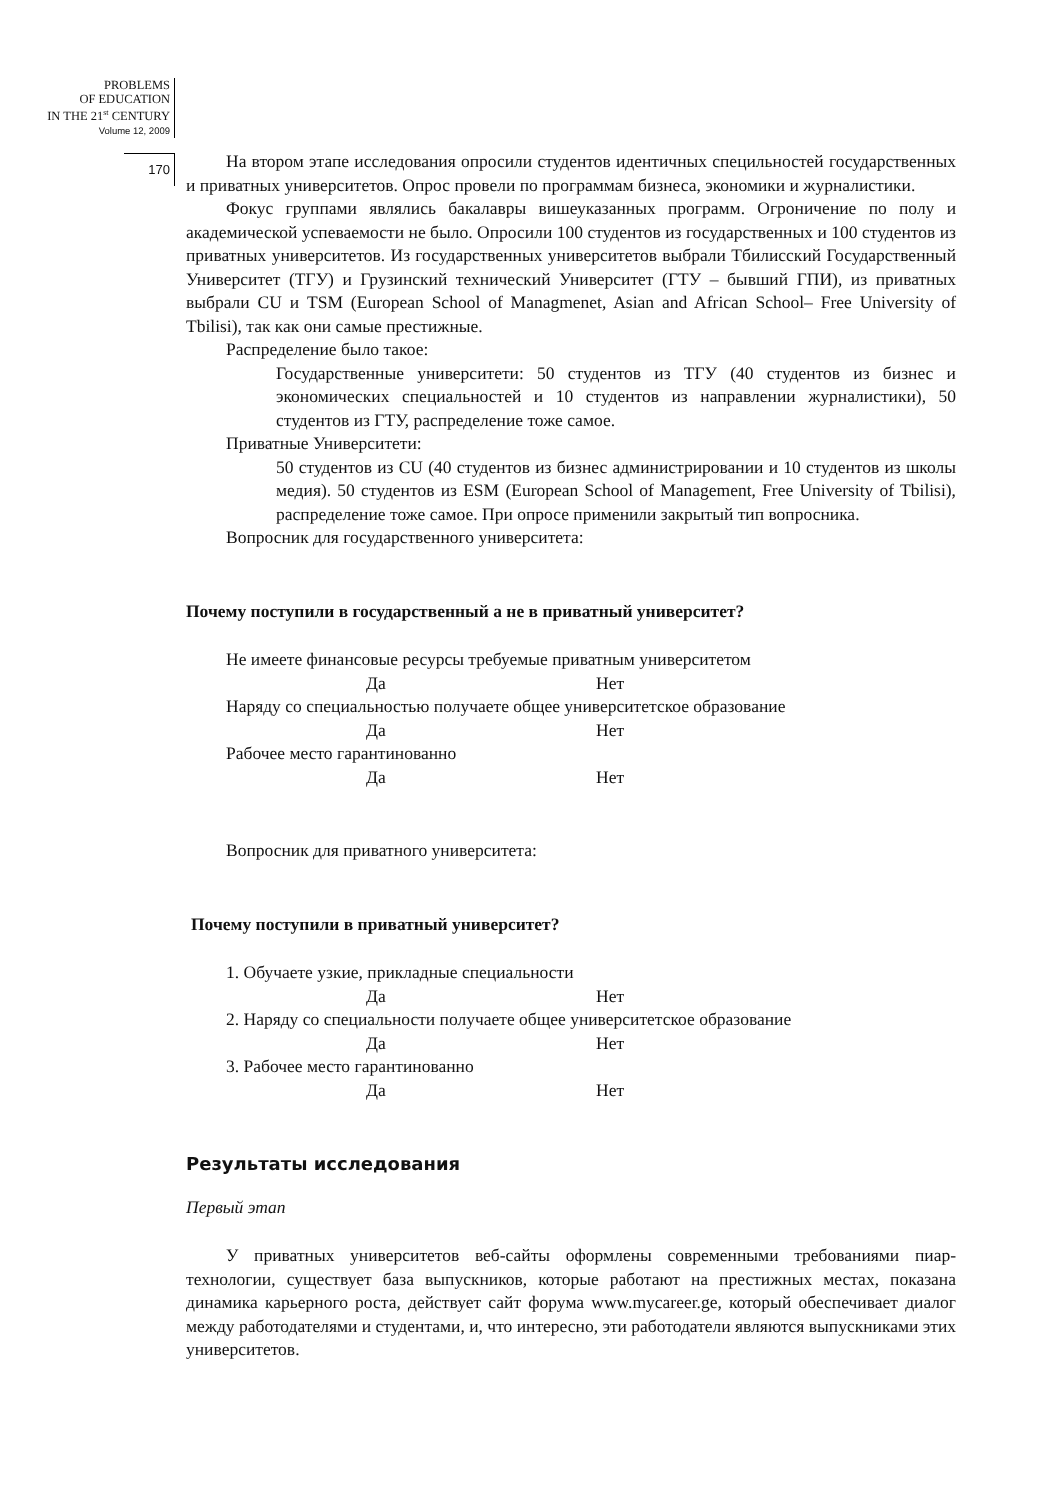PROBLEMS
OF EDUCATION
IN THE 21<sup>st</sup> CENTURY
Volume 12, 2009
170
На втором этапе исследования опросили студентов идентичных специльностей государственных и приватных университетов. Опрос провели по программам бизнеса, экономики и журналистики.
Фокус группами являлись бакалавры вишеуказанных программ. Огроничение по полу и академической успеваемости не было. Опросили 100 студентов из государственных и 100 студентов из приватных университетов. Из государственных университетов выбрали Тбилисский Государственный Университет (ТГУ) и Грузинский технический Университет (ГТУ – бывший ГПИ), из приватных выбрали CU и TSM (European School of Managmenet, Asian and African School– Free University of Tbilisi), так как они самые престижные.
Распределение было такое:
Государственные университети: 50 студентов из ТГУ (40 студентов из бизнес и экономических специальностей и 10 студентов из направлении журналистики), 50 студентов из ГТУ, распределение тоже самое.
Приватные Университети:
50 студентов из CU (40 студентов из бизнес администрировании и 10 студентов из школы медия). 50 студентов из ESM (European School of Management, Free University of Tbilisi), распределение тоже самое. При опросе применили закрытый тип вопросника.
Вопросник для государственного университета:
Почему поступили в государственный а не в приватный университет?
Не имеете финансовые ресурсы требуемые приватным университетом
Да Нет
Наряду со специальностью получаете общее университетское образование
Да Нет
Рабочее место гарантинованно
Да Нет
Вопросник для приватного университета:
Почему поступили в приватный университет?
1. Обучаете узкие, прикладные специальности
Да Нет
2. Наряду со специальности получаете общее университетское образование
Да Нет
3. Рабочее место гарантинованно
Да Нет
Результаты исследования
Первый этап
У приватных университетов веб-сайты оформлены современными требованиями пиар-технологии, существует база выпускников, которые работают на престижных местах, показана динамика карьерного роста, действует сайт форума www.mycareer.ge, который обеспечивает диалог между работодателями и студентами, и, что интересно, эти работодатели являются выпускниками этих университетов.